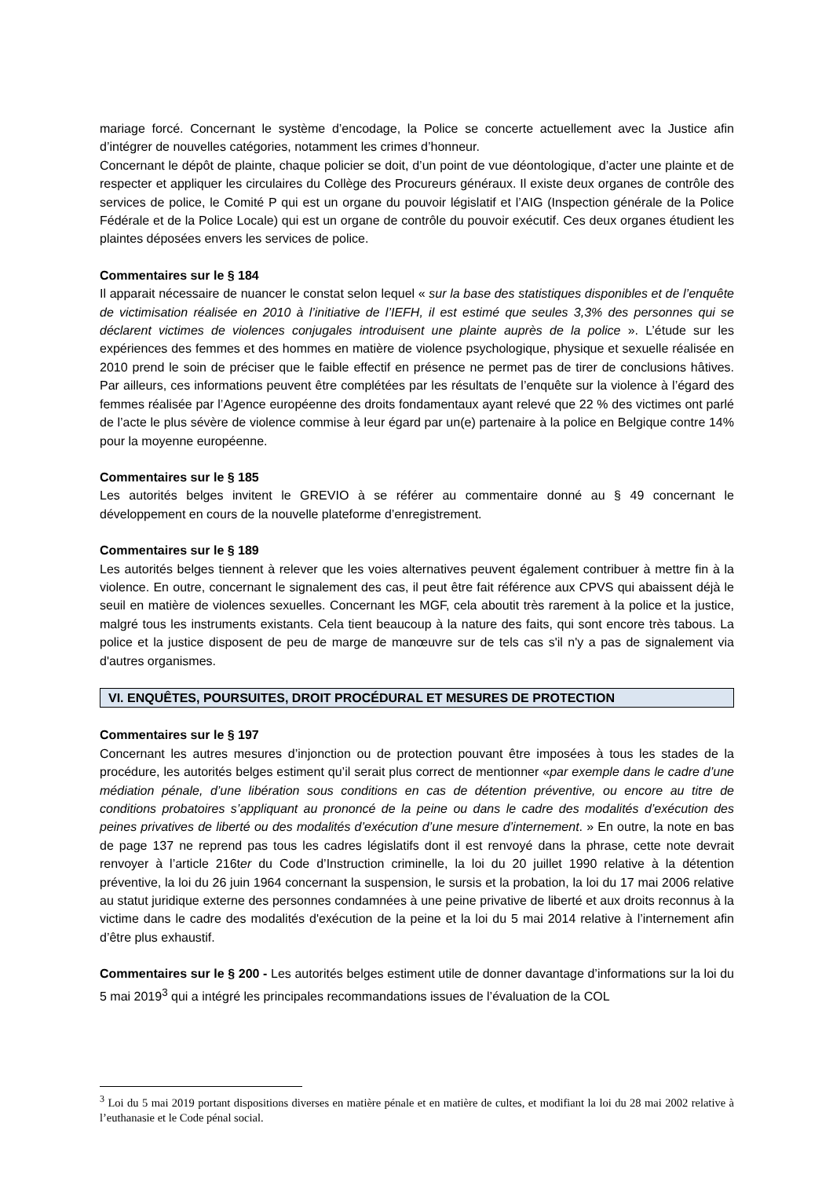mariage forcé. Concernant le système d’encodage, la Police se concerte actuellement avec la Justice afin d’intégrer de nouvelles catégories, notamment les crimes d’honneur.
Concernant le dépôt de plainte, chaque policier se doit, d’un point de vue déontologique, d’acter une plainte et de respecter et appliquer les circulaires du Collège des Procureurs généraux. Il existe deux organes de contrôle des services de police, le Comité P qui est un organe du pouvoir législatif et l’AIG (Inspection générale de la Police Fédérale et de la Police Locale) qui est un organe de contrôle du pouvoir exécutif. Ces deux organes étudient les plaintes déposées envers les services de police.
Commentaires sur le § 184
Il apparait nécessaire de nuancer le constat selon lequel « sur la base des statistiques disponibles et de l’enquête de victimisation réalisée en 2010 à l’initiative de l’IEFH, il est estimé que seules 3,3% des personnes qui se déclarent victimes de violences conjugales introduisent une plainte auprès de la police ». L’étude sur les expériences des femmes et des hommes en matière de violence psychologique, physique et sexuelle réalisée en 2010 prend le soin de préciser que le faible effectif en présence ne permet pas de tirer de conclusions hâtives. Par ailleurs, ces informations peuvent être complétées par les résultats de l’enquête sur la violence à l’égard des femmes réalisée par l’Agence européenne des droits fondamentaux ayant relevé que 22 % des victimes ont parlé de l’acte le plus sévère de violence commise à leur égard par un(e) partenaire à la police en Belgique contre 14% pour la moyenne européenne.
Commentaires sur le § 185
Les autorités belges invitent le GREVIO à se référer au commentaire donné au § 49 concernant le développement en cours de la nouvelle plateforme d’enregistrement.
Commentaires sur le § 189
Les autorités belges tiennent à relever que les voies alternatives peuvent également contribuer à mettre fin à la violence. En outre, concernant le signalement des cas, il peut être fait référence aux CPVS qui abaissent déjà le seuil en matière de violences sexuelles. Concernant les MGF, cela aboutit très rarement à la police et la justice, malgré tous les instruments existants. Cela tient beaucoup à la nature des faits, qui sont encore très tabous. La police et la justice disposent de peu de marge de manœuvre sur de tels cas s'il n'y a pas de signalement via d'autres organismes.
VI. ENQUÊTES, POURSUITES, DROIT PROCÉDURAL ET MESURES DE PROTECTION
Commentaires sur le § 197
Concernant les autres mesures d’injonction ou de protection pouvant être imposées à tous les stades de la procédure, les autorités belges estiment qu’il serait plus correct de mentionner «par exemple dans le cadre d’une médiation pénale, d’une libération sous conditions en cas de détention préventive, ou encore au titre de conditions probatoires s’appliquant au prononcé de la peine ou dans le cadre des modalités d’exécution des peines privatives de liberté ou des modalités d’exécution d’une mesure d’internement. » En outre, la note en bas de page 137 ne reprend pas tous les cadres législatifs dont il est renvoyé dans la phrase, cette note devrait renvoyer à l’article 216ter du Code d’Instruction criminelle, la loi du 20 juillet 1990 relative à la détention préventive, la loi du 26 juin 1964 concernant la suspension, le sursis et la probation, la loi du 17 mai 2006 relative au statut juridique externe des personnes condamnées à une peine privative de liberté et aux droits reconnus à la victime dans le cadre des modalités d'exécution de la peine et la loi du 5 mai 2014 relative à l’internement afin d’être plus exhaustif.
Commentaires sur le § 200 - Les autorités belges estiment utile de donner davantage d’informations sur la loi du 5 mai 2019<sup>3</sup> qui a intégré les principales recommandations issues de l’évaluation de la COL
<sup>3</sup> Loi du 5 mai 2019 portant dispositions diverses en matière pénale et en matière de cultes, et modifiant la loi du 28 mai 2002 relative à l’euthanasie et le Code pénal social.